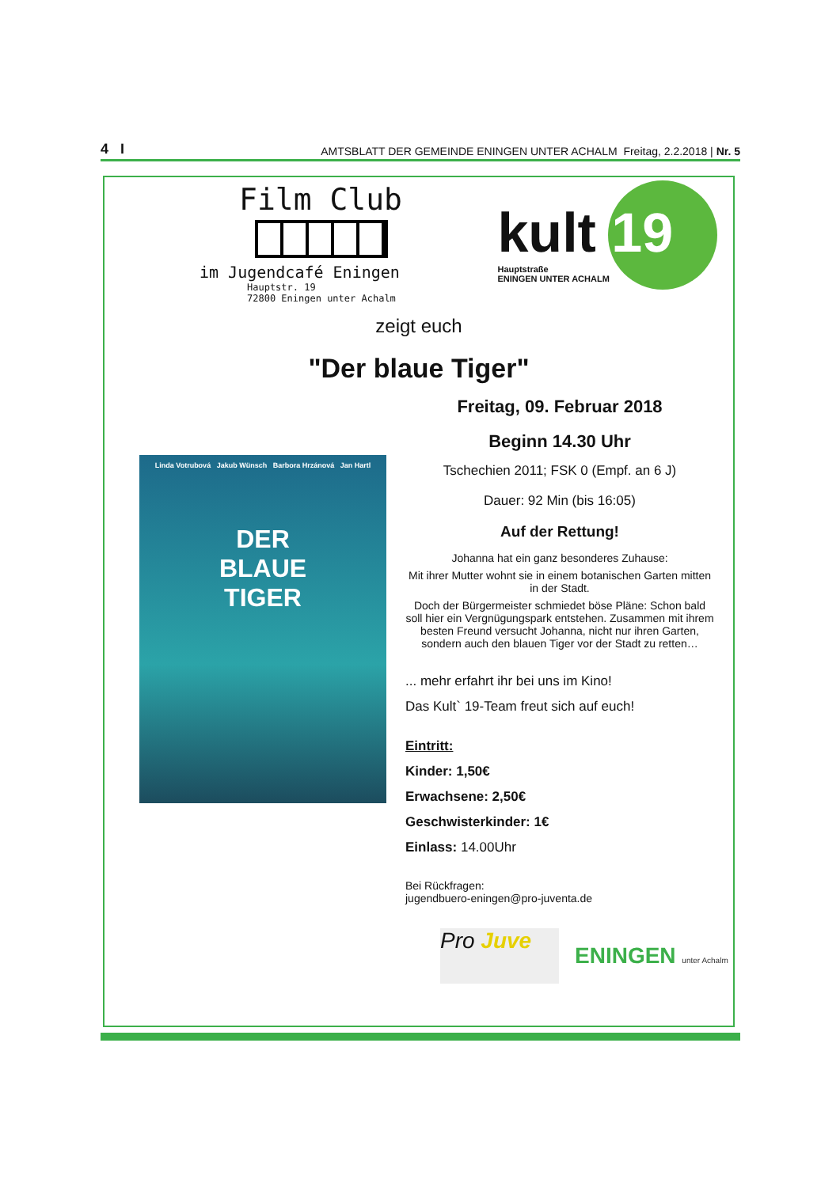4 I AMTSBLATT DER GEMEINDE ENINGEN UNTER ACHALM Freitag, 2.2.2018 | Nr. 5
Film Club
im Jugendcafé Eningen
Hauptstr. 19
72800 Eningen unter Achalm
kult’19
Hauptstraße
ENINGEN UNTER ACHALM
zeigt euch
"Der blaue Tiger"
Linda Votrubová Jakub Wünsch Barbora Hrzánová Jan Hartl
DER
BLAUE
TIGER
Freitag, 09. Februar 2018
Beginn 14.30 Uhr
Tschechien 2011; FSK 0 (Empf. an 6 J)
Dauer: 92 Min (bis 16:05)
Auf der Rettung!
Johanna hat ein ganz besonderes Zuhause:
Mit ihrer Mutter wohnt sie in einem botanischen Garten mitten in der Stadt.
Doch der Bürgermeister schmiedet böse Pläne: Schon bald soll hier ein Vergnügungspark entstehen. Zusammen mit ihrem besten Freund versucht Johanna, nicht nur ihren Garten, sondern auch den blauen Tiger vor der Stadt zu retten…
... mehr erfahrt ihr bei uns im Kino!
Das Kult` 19-Team freut sich auf euch!
Eintritt:
Kinder: 1,50€
Erwachsene: 2,50€
Geschwisterkinder: 1€
Einlass: 14.00Uhr
Bei Rückfragen:
jugendbuero-eningen@pro-juventa.de
Pro Juve
ENINGEN unter Achalm